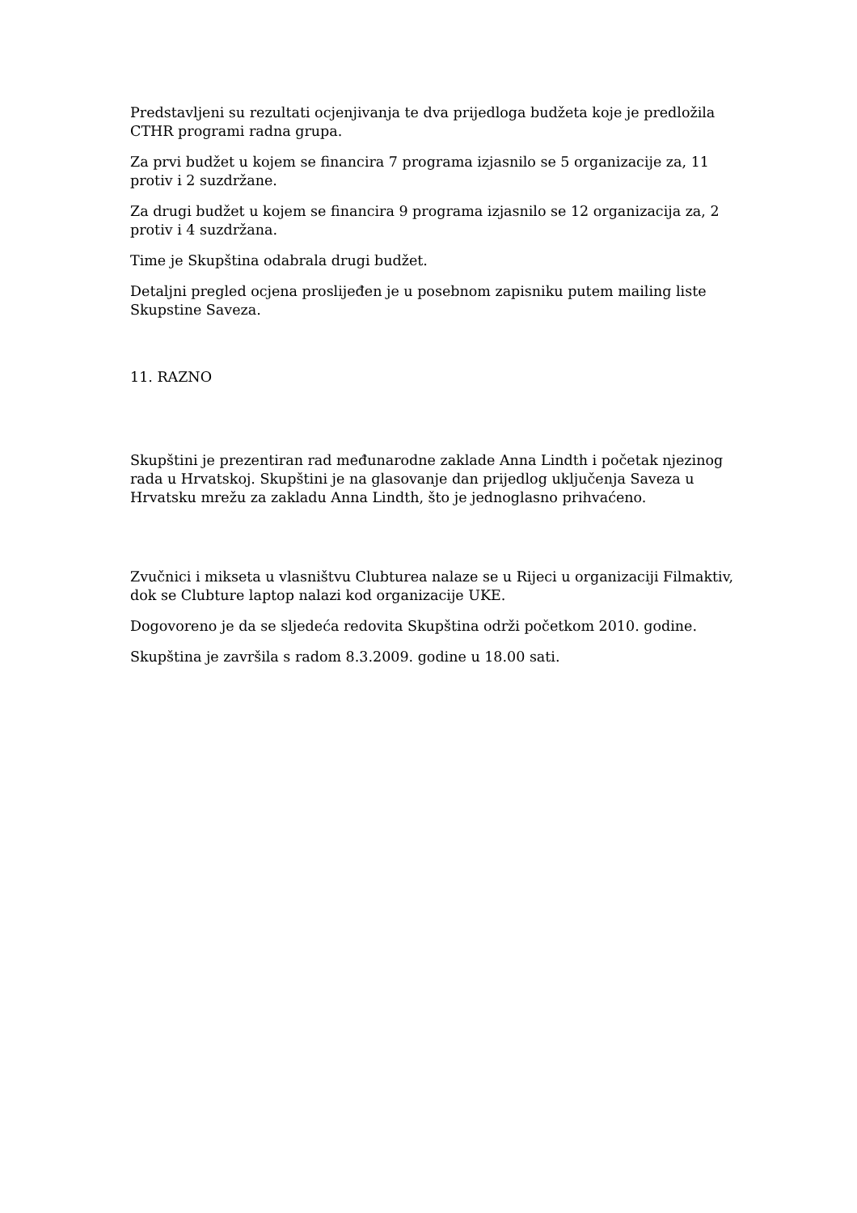Predstavljeni su rezultati ocjenjivanja te dva prijedloga budžeta koje je predložila CTHR programi radna grupa.
Za prvi budžet u kojem se financira 7 programa izjasnilo se 5 organizacije za, 11 protiv i 2 suzdržane.
Za drugi budžet u kojem se financira 9 programa izjasnilo se 12 organizacija za, 2 protiv i 4 suzdržana.
Time je Skupština odabrala drugi budžet.
Detaljni pregled ocjena proslijeđen je u posebnom zapisniku putem mailing liste Skupstine Saveza.
11. RAZNO
Skupštini je prezentiran rad međunarodne zaklade Anna Lindth i početak njezinog rada u Hrvatskoj. Skupštini je na glasovanje dan prijedlog uključenja Saveza u Hrvatsku mrežu za zakladu Anna Lindth, što je jednoglasno prihvaćeno.
Zvučnici i mikseta u vlasništvu Clubturea nalaze se u Rijeci u organizaciji Filmaktiv, dok se Clubture laptop nalazi kod organizacije UKE.
Dogovoreno je da se sljedeća redovita Skupština održi početkom 2010. godine.
Skupština je završila s radom 8.3.2009. godine u 18.00 sati.